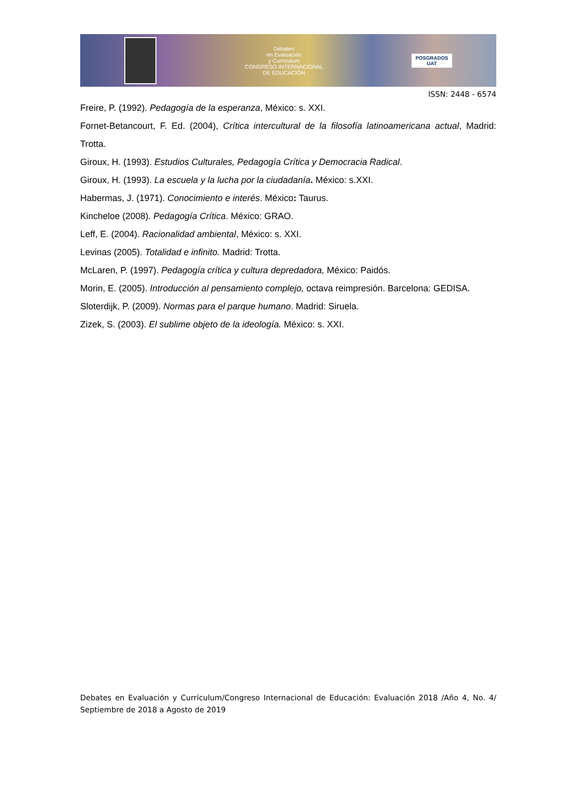Debates
en Evaluación
y Currículum
CONGRESO INTERNACIONAL
DE EDUCACIÓN
POSGRADOS
UAT
ISSN: 2448 - 6574
Freire, P. (1992). Pedagogía de la esperanza, México: s. XXI.
Fornet-Betancourt, F. Ed. (2004), Crítica intercultural de la filosofía latinoamericana actual, Madrid: Trotta.
Giroux, H. (1993). Estudios Culturales, Pedagogía Crítica y Democracia Radical.
Giroux, H. (1993). La escuela y la lucha por la ciudadanía. México: s.XXI.
Habermas, J. (1971). Conocimiento e interés. México: Taurus.
Kincheloe (2008). Pedagogía Crítica. México: GRAO.
Leff, E. (2004). Racionalidad ambiental, México: s. XXI.
Levinas (2005). Totalidad e infinito. Madrid: Trotta.
McLaren, P. (1997). Pedagogía crítica y cultura depredadora, México: Paidós.
Morin, E. (2005). Introducción al pensamiento complejo, octava reimpresión. Barcelona: GEDISA.
Sloterdijk, P. (2009). Normas para el parque humano. Madrid: Siruela.
Zizek, S. (2003). El sublime objeto de la ideología. México: s. XXI.
Debates en Evaluación y Currículum/Congreso Internacional de Educación: Evaluación 2018 /Año 4, No. 4/ Septiembre de 2018 a Agosto de 2019